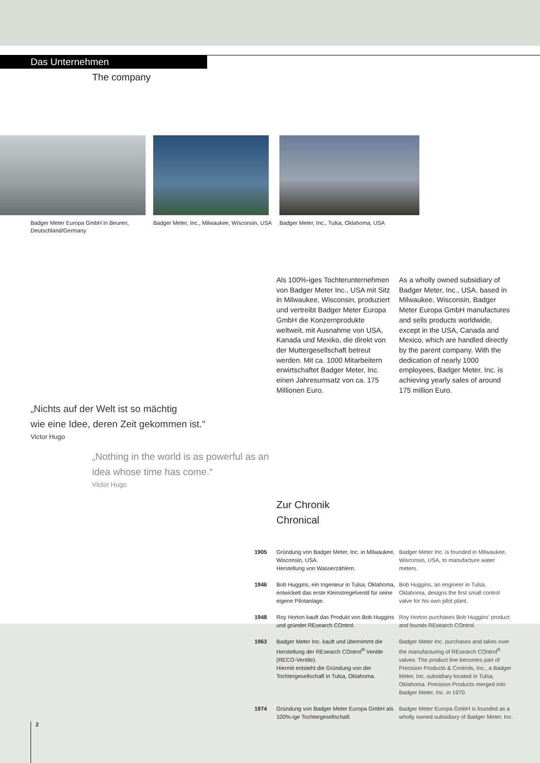Das Unternehmen
The company
Badger Meter Europa GmbH in Beuren,
Deutschland/Germany
Badger Meter, Inc., Milwaukee, Wisconsin, USA
Badger Meter, Inc., Tulsa, Oklahoma, USA
Als 100%-iges Tochterunternehmen von Badger Meter Inc., USA mit Sitz in Milwaukee, Wisconsin, produziert und vertreibt Badger Meter Europa GmbH die Konzernprodukte weltweit, mit Ausnahme von USA, Kanada und Mexiko, die direkt von der Muttergesellschaft betreut werden. Mit ca. 1000 Mitarbeitern erwirtschaftet Badger Meter, Inc. einen Jahresumsatz von ca. 175 Millionen Euro.
As a wholly owned subsidiary of Badger Meter, Inc., USA, based in Milwaukee, Wisconsin, Badger Meter Europa GmbH manufactures and sells products worldwide, except in the USA, Canada and Mexico, which are handled directly by the parent company. With the dedication of nearly 1000 employees, Badger Meter, Inc. is achieving yearly sales of around 175 million Euro.
„Nichts auf der Welt ist so mächtig
wie eine Idee, deren Zeit gekommen ist.“
Victor Hugo
„Nothing in the world is as powerful as an
idea whose time has come.“
Victor Hugo
Zur Chronik
Chronical
| 1905 | Gründung von Badger Meter, Inc. in Milwaukee, Wisconsin, USA. Herstellung von Wasserzählern. | Badger Meter Inc. is founded in Milwaukee, Wisconsin, USA, to manufacture water meters. |
| 1946 | Bob Huggins, ein Ingenieur in Tulsa, Oklahoma, entwickelt das erste Kleinstregelventil für seine eigene Pilotanlage. | Bob Huggins, an engineer in Tulsa, Oklahoma, designs the first small control valve for his own pilot plant. |
| 1948 | Roy Horton kauft das Produkt von Bob Huggins und gründet REsearch COntrol. | Roy Horton purchases Bob Huggins’ product and founds REsearch COntrol. |
| 1963 | Badger Meter Inc. kauft und übernimmt die Herstellung der REsearch COntrol<sup>®</sup> Ventile (RECO-Ventile). Hiermit entsteht die Gründung von der Tochtergesellschaft in Tulsa, Oklahoma. | Badger Meter Inc. purchases and takes over the manufacturing of REsearch COntrol<sup>®</sup> valves. The product line becomes part of Precision Products & Controls, Inc., a Badger Meter, Inc. subsidiary located in Tulsa, Oklahoma. Precision Products merged into Badger Meter, Inc. in 1970. |
| 1974 | Gründung von Badger Meter Europa GmbH als 100%-ige Tochtergesellschaft. | Badger Meter Europa GmbH is founded as a wholly owned subsidiary of Badger Meter, Inc. |
2